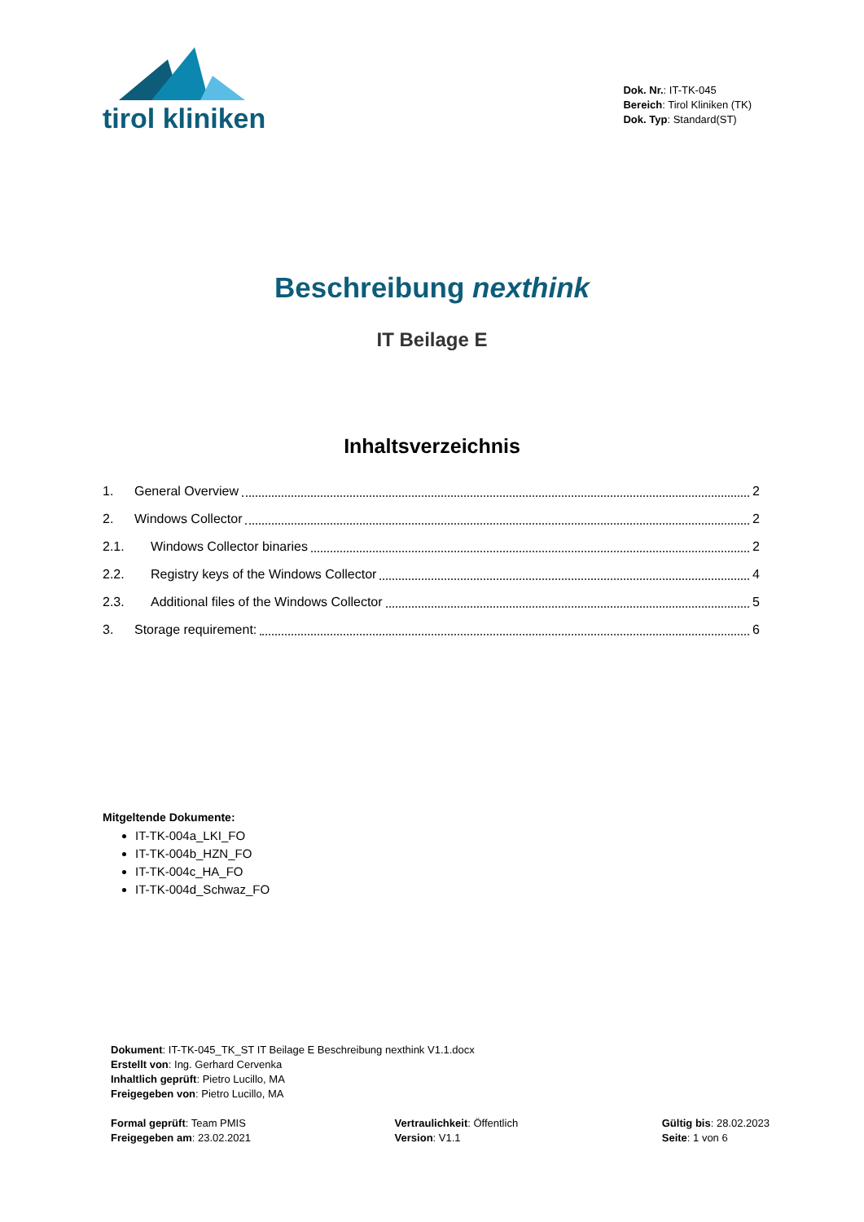tirol kliniken
Dok. Nr.: IT-TK-045
Bereich: Tirol Kliniken (TK)
Dok. Typ: Standard(ST)
Beschreibung nexthink
IT Beilage E
Inhaltsverzeichnis
1. General Overview 2
2. Windows Collector 2
2.1. Windows Collector binaries 2
2.2. Registry keys of the Windows Collector 4
2.3. Additional files of the Windows Collector 5
3. Storage requirement: 6
Mitgeltende Dokumente:
IT-TK-004a_LKI_FO
IT-TK-004b_HZN_FO
IT-TK-004c_HA_FO
IT-TK-004d_Schwaz_FO
Dokument: IT-TK-045_TK_ST IT Beilage E Beschreibung nexthink V1.1.docx
Erstellt von: Ing. Gerhard Cervenka
Inhaltlich geprüft: Pietro Lucillo, MA
Freigegeben von: Pietro Lucillo, MA
Formal geprüft: Team PMIS
Freigegeben am: 23.02.2021
Vertraulichkeit: Öffentlich
Version: V1.1
Gültig bis: 28.02.2023
Seite: 1 von 6